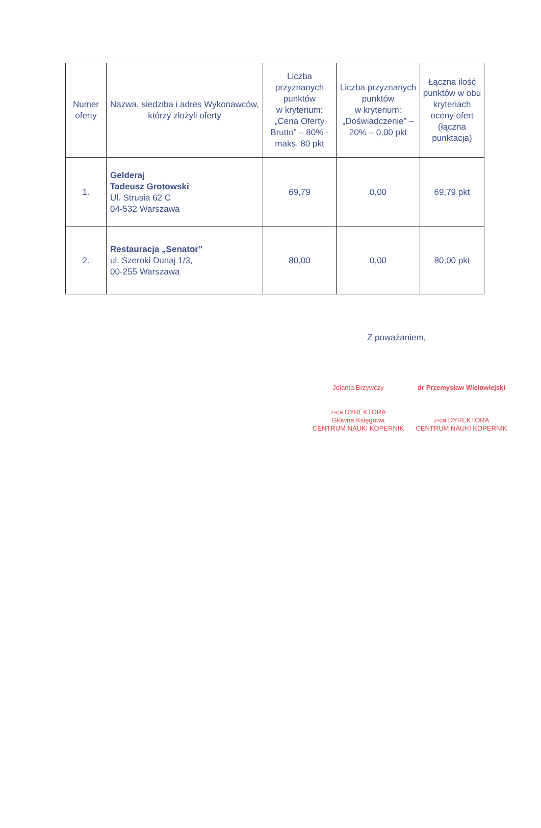| Numer oferty | Nazwa, siedziba i adres Wykonawców, którzy złożyli oferty | Liczba przyznanych punktów w kryterium: „Cena Oferty Brutto” – 80% - maks. 80 pkt | Liczba przyznanych punktów w kryterium: „Doświadczenie” – 20% – 0,00 pkt | Łączna ilość punktów w obu kryteriach oceny ofert (łączna punktacja) |
| --- | --- | --- | --- | --- |
| 1. | Gelderaj Tadeusz Grotowski Ul. Strusia 62 C 04-532 Warszawa | 69,79 | 0,00 | 69,79 pkt |
| 2. | Restauracja „Senator” ul. Szeroki Dunaj 1/3, 00-255 Warszawa | 80,00 | 0,00 | 80,00 pkt |
Z poważaniem,
Jolanta Brzywczy
z-ca DYREKTORA
Główna Księgowa
CENTRUM NAUKI KOPERNIK
dr Przemysław Wielowiejski
z-ca DYREKTORA
CENTRUM NAUKI KOPERNIK